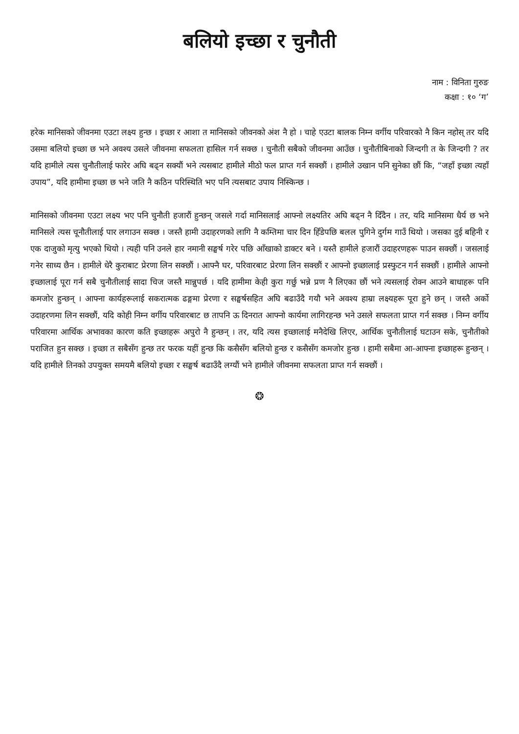बलियो इच्छा र चुनौती
नाम : विनिता गुरुङ
कक्षा : १० ‘ग’
हरेक मानिसको जीवनमा एउटा लक्ष्य हुन्छ । इच्छा र आशा त मानिसको जीवनको अंश नै हो । चाहे एउटा बालक निम्न वर्गीय परिवारको नै किन नहोस् तर यदि उसमा बलियो इच्छा छ भने अवश्य उसले जीवनमा सफलता हासिल गर्न सक्छ । चुनौती सबैको जीवनमा आउँछ । चुनौतीबिनाको जिन्दगी त के जिन्दगी ? तर यदि हामीले त्यस चुनौतीलाई फारेर अघि बढ्न सक्यौं भने त्यसबाट हामीले मीठो फल प्राप्त गर्न सक्छौं । हामीले उखान पनि सुनेका छौं कि, “जहाँ इच्छा त्यहाँ उपाय”, यदि हामीमा इच्छा छ भने जति नै कठिन परिस्थिति भए पनि त्यसबाट उपाय निस्किन्छ ।
मानिसको जीवनमा एउटा लक्ष्य भए पनि चुनौती हजारौं हुन्छन् जसले गर्दा मानिसलाई आफ्नो लक्ष्यतिर अघि बढ्न नै दिँदैन । तर, यदि मानिसमा धैर्य छ भने मानिसले त्यस चूनौतीलाई पार लगाउन सक्छ । जस्तै हामी उदाहरणको लागि नै कम्तिमा चार दिन हिँडेपछि बलल पुगिने दुर्गम गाउँ थियो । जसका दुई बहिनी र एक दाजुको मृत्यु भएको थियो । त्यही पनि उनले हार नमानी सङ्घर्ष गरेर पछि आँखाको डाक्टर बने । यस्तै हामीले हजारौं उदाहरणहरू पाउन सक्छौं । जसलाई गनेर साध्य छैन । हामीले धेरै कुराबाट प्रेरणा लिन सक्छौं । आफ्नै घर, परिवारबाट प्रेरणा लिन सक्छौं र आफ्नो इच्छालाई प्रस्फुटन गर्न सक्छौं । हामीले आफ्नो इच्छालाई पूरा गर्न सबै चुनौतीलाई सादा चिज जस्तै मान्नुपर्छ । यदि हामीमा केही कुरा गर्छु भन्ने प्रण नै लिएका छौं भने त्यसलाई रोक्न आउने बाधाहरू पनि कमजोर हुन्छन् । आफ्ना कार्यहरूलाई सकरात्मक ढङ्गमा प्रेरणा र सङ्घर्षसहित अघि बढाउँदै गयौ भने अवश्य हाम्रा लक्ष्यहरू पूरा हुने छन् । जस्तै अर्को उदाहरणमा लिन सक्छौं, यदि कोही निम्न वर्गीय परिवारबाट छ तापनि ऊ दिनरात आफ्नो कार्यमा लागिरहन्छ भने उसले सफलता प्राप्त गर्न सक्छ । निम्न वर्गीय परिवारमा आर्थिक अभावका कारण कति इच्छाहरू अपुरो नै हुन्छन् । तर, यदि त्यस इच्छालाई मनैदेखि लिएर, आर्थिक चुनौतीलाई घटाउन सके, चुनौतीको पराजित हुन सक्छ । इच्छा त सबैसँग हुन्छ तर फरक यहीं हुन्छ कि कसैसँग बलियो हुन्छ र कसैसँग कमजोर हुन्छ । हामी सबैमा आ-आफ्ना इच्छाहरू हुन्छन् । यदि हामीले तिनको उपयुक्त समयमै बलियो इच्छा र सङ्घर्ष बढाउँदै लग्यौं भने हामीले जीवनमा सफलता प्राप्त गर्न सक्छौं ।
❂